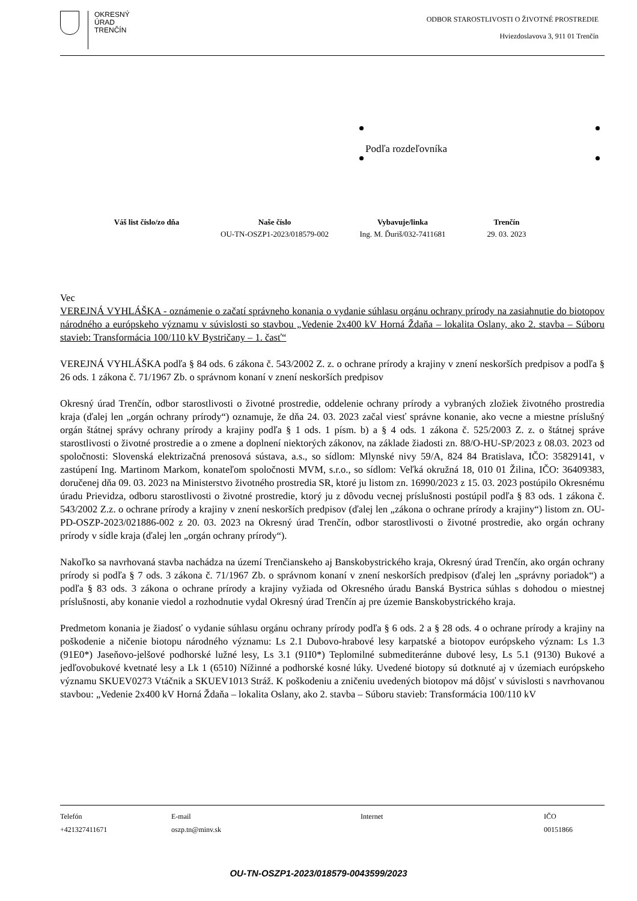OKRESNÝ
ÚRAD
TRENČÍN
ODBOR STAROSTLIVOSTI O ŽIVOTNÉ PROSTREDIE
Hviezdoslavova 3, 911 01 Trenčín
Podľa rozdeľovníka
| Váš list číslo/zo dňa | Naše číslo | Vybavuje/linka | Trenčín |
| --- | --- | --- | --- |
| | OU-TN-OSZP1-2023/018579-002 | Ing. M. Ďuriš/032-7411681 | 29. 03. 2023 |
Vec
VEREJNÁ VYHLÁŠKA - oznámenie o začatí správneho konania o vydanie súhlasu orgánu ochrany prírody na zasiahnutie do biotopov národného a európskeho významu v súvislosti so stavbou „Vedenie 2x400 kV Horná Ždaňa – lokalita Oslany, ako 2. stavba – Súboru stavieb: Transformácia 100/110 kV Bystričany – 1. časť“
VEREJNÁ VYHLÁŠKA podľa § 84 ods. 6 zákona č. 543/2002 Z. z. o ochrane prírody a krajiny v znení neskorších predpisov a podľa § 26 ods. 1 zákona č. 71/1967 Zb. o správnom konaní v znení neskorších predpisov
Okresný úrad Trenčín, odbor starostlivosti o životné prostredie, oddelenie ochrany prírody a vybraných zložiek životného prostredia kraja (ďalej len „orgán ochrany prírody“) oznamuje, že dňa 24. 03. 2023 začal viesť správne konanie, ako vecne a miestne príslušný orgán štátnej správy ochrany prírody a krajiny podľa § 1 ods. 1 písm. b) a § 4 ods. 1 zákona č. 525/2003 Z. z. o štátnej správe starostlivosti o životné prostredie a o zmene a doplnení niektorých zákonov, na základe žiadosti zn. 88/O-HU-SP/2023 z 08.03. 2023 od spoločnosti: Slovenská elektrizačná prenosová sústava, a.s., so sídlom: Mlynské nivy 59/A, 824 84 Bratislava, IČO: 35829141, v zastúpení Ing. Martinom Markom, konateľom spoločnosti MVM, s.r.o., so sídlom: Veľká okružná 18, 010 01 Žilina, IČO: 36409383, doručenej dňa 09. 03. 2023 na Ministerstvo životného prostredia SR, ktoré ju listom zn. 16990/2023 z 15. 03. 2023 postúpilo Okresnému úradu Prievidza, odboru starostlivosti o životné prostredie, ktorý ju z dôvodu vecnej príslušnosti postúpil podľa § 83 ods. 1 zákona č. 543/2002 Z.z. o ochrane prírody a krajiny v znení neskorších predpisov (ďalej len „zákona o ochrane prírody a krajiny“) listom zn. OU-PD-OSZP-2023/021886-002 z 20. 03. 2023 na Okresný úrad Trenčín, odbor starostlivosti o životné prostredie, ako orgán ochrany prírody v sídle kraja (ďalej len „orgán ochrany prírody“).
Nakoľko sa navrhovaná stavba nachádza na území Trenčianskeho aj Banskobystrického kraja, Okresný úrad Trenčín, ako orgán ochrany prírody si podľa § 7 ods. 3 zákona č. 71/1967 Zb. o správnom konaní v znení neskorších predpisov (ďalej len „správny poriadok“) a podľa § 83 ods. 3 zákona o ochrane prírody a krajiny vyžiada od Okresného úradu Banská Bystrica súhlas s dohodou o miestnej príslušnosti, aby konanie viedol a rozhodnutie vydal Okresný úrad Trenčín aj pre územie Banskobystrického kraja.
Predmetom konania je žiadosť o vydanie súhlasu orgánu ochrany prírody podľa § 6 ods. 2 a § 28 ods. 4 o ochrane prírody a krajiny na poškodenie a ničenie biotopu národného významu: Ls 2.1 Dubovo-hrabové lesy karpatské a biotopov európskeho význam: Ls 1.3 (91E0*) Jaseňovo-jelšové podhorské lužné lesy, Ls 3.1 (91I0*) Teplomilné submediteránne dubové lesy, Ls 5.1 (9130) Bukové a jedľovobukové kvetnaté lesy a Lk 1 (6510) Nížinné a podhorské kosné lúky. Uvedené biotopy sú dotknuté aj v územiach európskeho významu SKUEV0273 Vtáčnik a SKUEV1013 Stráž. K poškodeniu a zničeniu uvedených biotopov má dôjsť v súvislosti s navrhovanou stavbou: „Vedenie 2x400 kV Horná Ždaňa – lokalita Oslany, ako 2. stavba – Súboru stavieb: Transformácia 100/110 kV
| Telefón +421327411671 | E-mail oszp.tn@minv.sk | Internet | IČO 00151866 |
OU-TN-OSZP1-2023/018579-0043599/2023